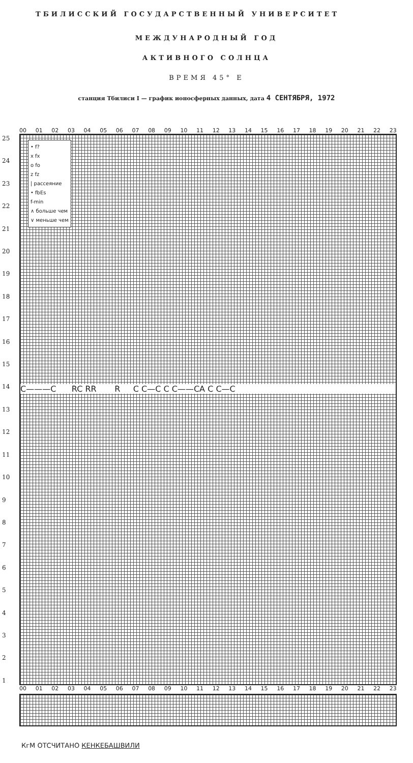ТБИЛИССКИЙ ГОСУДАРСТВЕННЫЙ УНИВЕРСИТЕТ
МЕЖДУНАРОДНЫЙ ГОД
АКТИВНОГО СОЛНЦА
ВРЕМЯ 45° Е
станция Тбилиси I — график ионосферных данных, дата 4 СЕНТЯБРЯ, 1972
00 01 02 03 04 05 06 07 08 09 10 11 12 13 14 15 16 17 18 19 20 21 22 23
25
24
23
22
21
20
19
18
17
16
15
14
13
12
11
10
987654321
• f?
x fx
o fo
z fz
| рассеяние
• fbEs
f-min
∧ больше чем
∨ меньше чем
C———C RC RR R C C—C C C——CA C C—C
00 01 02 03 04 05 06 07 08 09 10 11 12 13 14 15 16 17 18 19 20 21 22 23
КгМ ОТСЧИТАНО КЕНКЕБАШВИЛИ